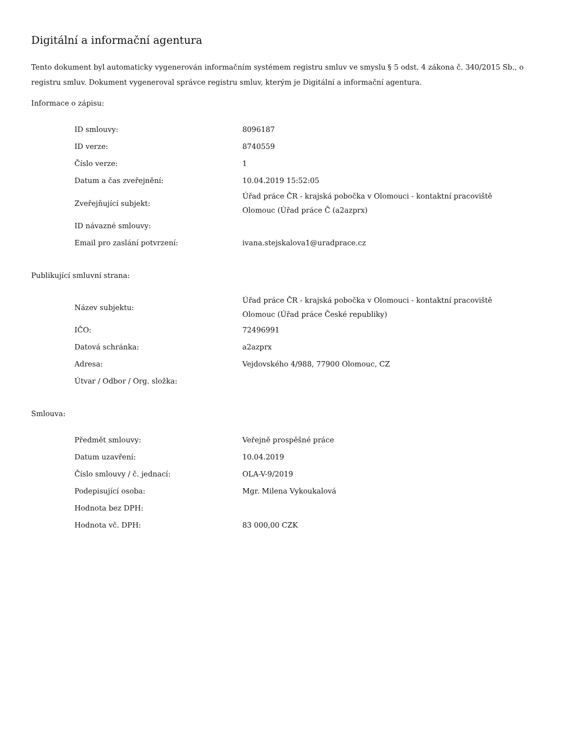Digitální a informační agentura
Tento dokument byl automaticky vygenerován informačním systémem registru smluv ve smyslu § 5 odst. 4 zákona č. 340/2015 Sb., o registru smluv. Dokument vygeneroval správce registru smluv, kterým je Digitální a informační agentura.
Informace o zápisu:
| ID smlouvy: | 8096187 |
| ID verze: | 8740559 |
| Číslo verze: | 1 |
| Datum a čas zveřejnění: | 10.04.2019 15:52:05 |
| Zveřejňující subjekt: | Úřad práce ČR - krajská pobočka v Olomouci - kontaktní pracoviště Olomouc (Úřad práce Č (a2azprx) |
| ID návazné smlouvy: | |
| Email pro zaslání potvrzení: | ivana.stejskalova1@uradprace.cz |
Publikující smluvní strana:
| Název subjektu: | Úřad práce ČR - krajská pobočka v Olomouci - kontaktní pracoviště Olomouc (Úřad práce České republiky) |
| IČO: | 72496991 |
| Datová schránka: | a2azprx |
| Adresa: | Vejdovského 4/988, 77900 Olomouc, CZ |
| Útvar / Odbor / Org. složka: | |
Smlouva:
| Předmět smlouvy: | Veřejně prospěšné práce |
| Datum uzavření: | 10.04.2019 |
| Číslo smlouvy / č. jednací: | OLA-V-9/2019 |
| Podepisující osoba: | Mgr. Milena Vykoukalová |
| Hodnota bez DPH: | |
| Hodnota vč. DPH: | 83 000,00 CZK |